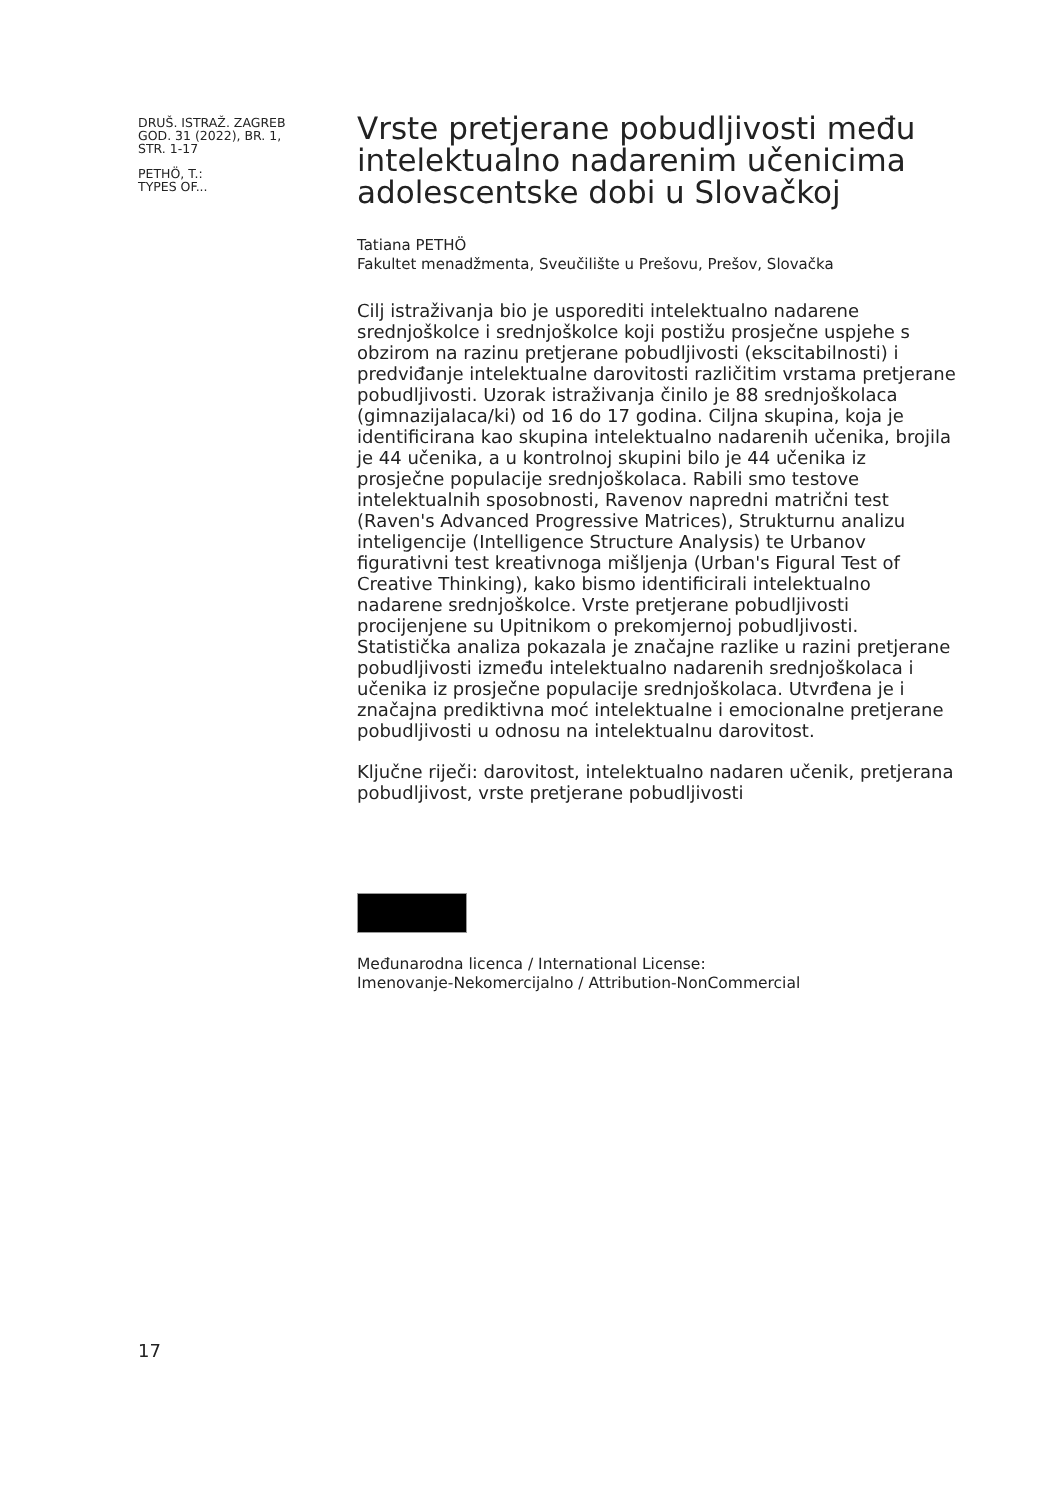DRUŠ. ISTRAŽ. ZAGREB
GOD. 31 (2022), BR. 1,
STR. 1-17
PETHÖ, T.:
TYPES OF...
Vrste pretjerane pobudljivosti među intelektualno nadarenim učenicima adolescentske dobi u Slovačkoj
Tatiana PETHÖ
Fakultet menadžmenta, Sveučilište u Prešovu, Prešov, Slovačka
Cilj istraživanja bio je usporediti intelektualno nadarene srednjoškolce i srednjoškolce koji postižu prosječne uspjehe s obzirom na razinu pretjerane pobudljivosti (ekscitabilnosti) i predviđanje intelektualne darovitosti različitim vrstama pretjerane pobudljivosti. Uzorak istraživanja činilo je 88 srednjoškolaca (gimnazijalaca/ki) od 16 do 17 godina. Ciljna skupina, koja je identificirana kao skupina intelektualno nadarenih učenika, brojila je 44 učenika, a u kontrolnoj skupini bilo je 44 učenika iz prosječne populacije srednjoškolaca. Rabili smo testove intelektualnih sposobnosti, Ravenov napredni matrični test (Raven's Advanced Progressive Matrices), Strukturnu analizu inteligencije (Intelligence Structure Analysis) te Urbanov figurativni test kreativnoga mišljenja (Urban's Figural Test of Creative Thinking), kako bismo identificirali intelektualno nadarene srednjoškolce. Vrste pretjerane pobudljivosti procijenjene su Upitnikom o prekomjernoj pobudljivosti. Statistička analiza pokazala je značajne razlike u razini pretjerane pobudljivosti između intelektualno nadarenih srednjoškolaca i učenika iz prosječne populacije srednjoškolaca. Utvrđena je i značajna prediktivna moć intelektualne i emocionalne pretjerane pobudljivosti u odnosu na intelektualnu darovitost.
Ključne riječi: darovitost, intelektualno nadaren učenik, pretjerana pobudljivost, vrste pretjerane pobudljivosti
Međunarodna licenca / International License:
Imenovanje-Nekomercijalno / Attribution-NonCommercial
17